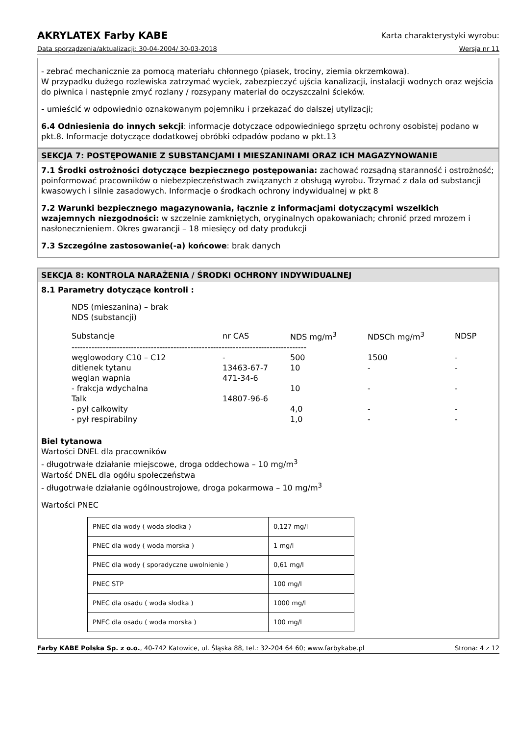AKRYLATEX Farby KABE Karta charakterystyki wyrobu:
Data sporządzenia/aktualizacji: 30-04-2004/ 30-03-2018 Wersja nr 11
- zebrać mechanicznie za pomocą materiału chłonnego (piasek, trociny, ziemia okrzemkowa).
W przypadku dużego rozlewiska zatrzymać wyciek, zabezpieczyć ujścia kanalizacji, instalacji wodnych oraz wejścia do piwnica i następnie zmyć rozlany / rozsypany materiał do oczyszczalni ścieków.
- umieścić w odpowiednio oznakowanym pojemniku i przekazać do dalszej utylizacji;
6.4 Odniesienia do innych sekcji: informacje dotyczące odpowiedniego sprzętu ochrony osobistej podano w pkt.8. Informacje dotyczące dodatkowej obróbki odpadów podano w pkt.13
SEKCJA 7: POSTĘPOWANIE Z SUBSTANCJAMI I MIESZANINAMI ORAZ ICH MAGAZYNOWANIE
7.1 Środki ostrożności dotyczące bezpiecznego postępowania: zachować rozsądną staranność i ostrożność; poinformować pracowników o niebezpieczeństwach związanych z obsługą wyrobu. Trzymać z dala od substancji kwasowych i silnie zasadowych. Informacje o środkach ochrony indywidualnej w pkt 8
7.2 Warunki bezpiecznego magazynowania, łącznie z informacjami dotyczącymi wszelkich wzajemnych niezgodności: w szczelnie zamkniętych, oryginalnych opakowaniach; chronić przed mrozem i nasłonecznieniem. Okres gwarancji – 18 miesięcy od daty produkcji
7.3 Szczególne zastosowanie(-a) końcowe: brak danych
SEKCJA 8: KONTROLA NARAŻENIA / ŚRODKI OCHRONY INDYWIDUALNEJ
8.1 Parametry dotyczące kontroli :
NDS (mieszanina) – brak
NDS (substancji)
| Substancje | nr CAS | NDS mg/m<sup>3</sup> | NDSCh mg/m<sup>3</sup> | NDSP |
| ----------------------------------------------------------------------------------- | | | | |
| węglowodory C10 – C12 | - | 500 | 1500 | - |
| ditlenek tytanu | 13463-67-7 | 10 | - | - |
| węglan wapnia | 471-34-6 | | | |
| - frakcja wdychalna | | 10 | - | - |
| Talk | 14807-96-6 | | | |
| - pył całkowity | | 4,0 | - | - |
| - pył respirabilny | | 1,0 | - | - |
Biel tytanowa
Wartości DNEL dla pracowników
- długotrwałe działanie miejscowe, droga oddechowa – 10 mg/m<sup>3</sup>
Wartość DNEL dla ogółu społeczeństwa
- długotrwałe działanie ogólnoustrojowe, droga pokarmowa – 10 mg/m<sup>3</sup>
Wartości PNEC
| PNEC dla wody ( woda słodka ) | 0,127 mg/l |
| PNEC dla wody ( woda morska ) | 1 mg/l |
| PNEC dla wody ( sporadyczne uwolnienie ) | 0,61 mg/l |
| PNEC STP | 100 mg/l |
| PNEC dla osadu ( woda słodka ) | 1000 mg/l |
| PNEC dla osadu ( woda morska ) | 100 mg/l |
Farby KABE Polska Sp. z o.o., 40-742 Katowice, ul. Śląska 88, tel.: 32-204 64 60; www.farbykabe.pl Strona: 4 z 12